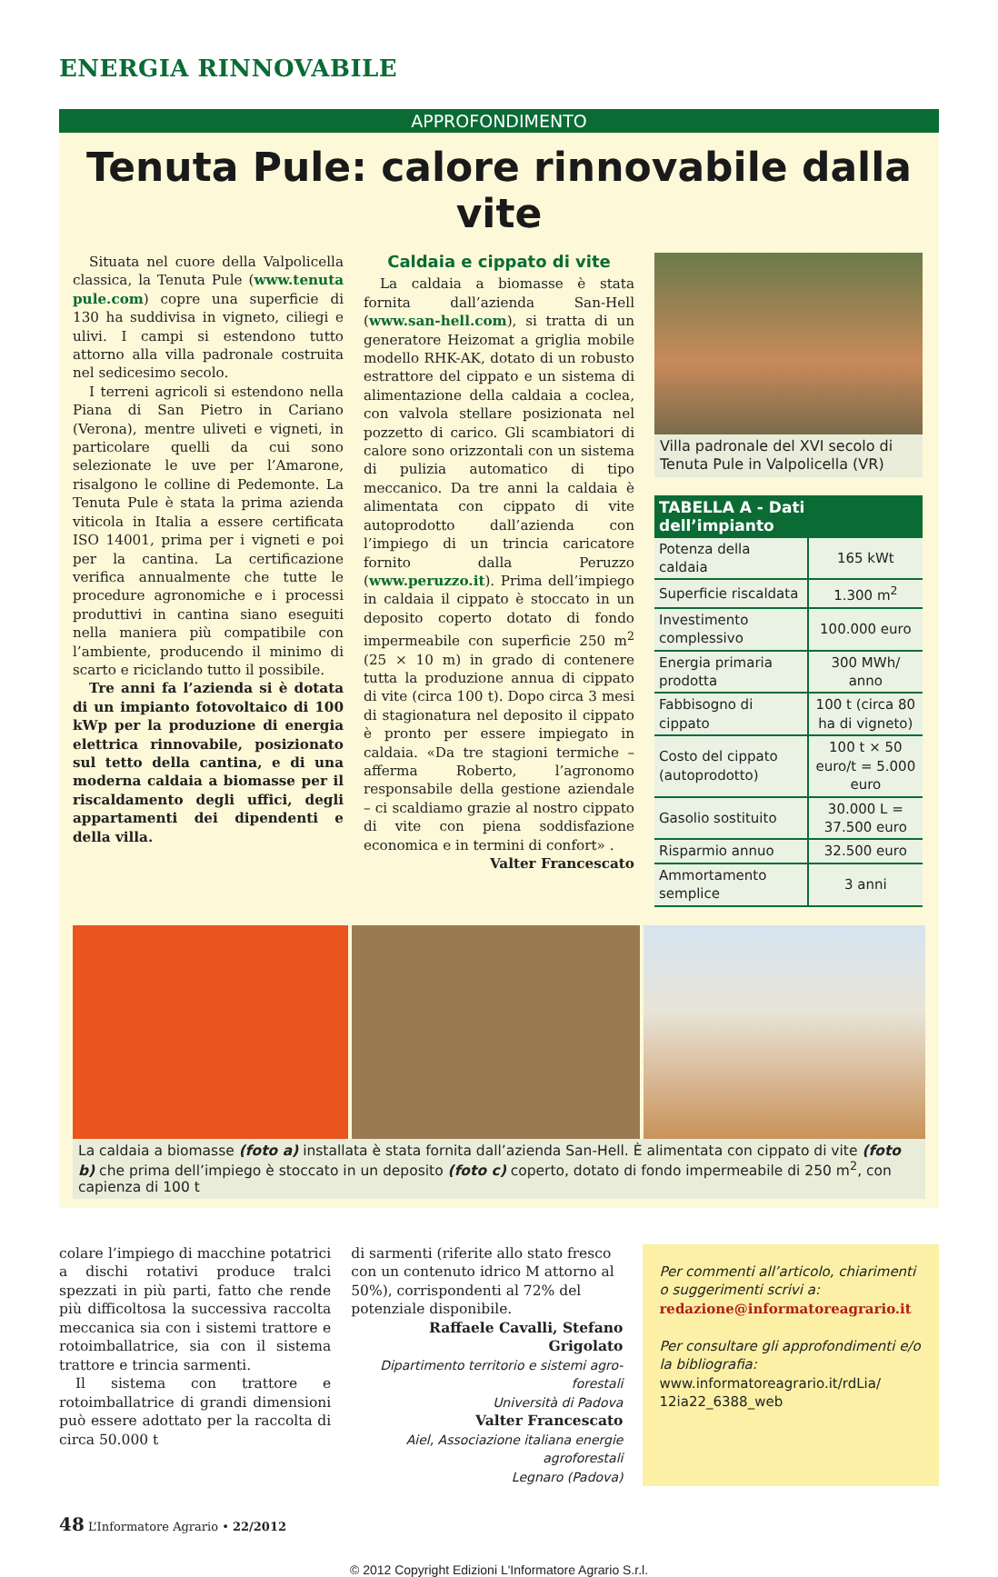ENERGIA RINNOVABILE
APPROFONDIMENTO
Tenuta Pule: calore rinnovabile dalla vite
Situata nel cuore della Valpolicella classica, la Tenuta Pule (www.tenuta pule.com) copre una superficie di 130 ha suddivisa in vigneto, ciliegi e ulivi. I campi si estendono tutto attorno alla villa padronale costruita nel sedicesimo secolo.
I terreni agricoli si estendono nella Piana di San Pietro in Cariano (Verona), mentre uliveti e vigneti, in particolare quelli da cui sono selezionate le uve per l’Amarone, risalgono le colline di Pedemonte. La Tenuta Pule è stata la prima azienda viticola in Italia a essere certificata ISO 14001, prima per i vigneti e poi per la cantina. La certificazione verifica annualmente che tutte le procedure agronomiche e i processi produttivi in cantina siano eseguiti nella maniera più compatibile con l’ambiente, producendo il minimo di scarto e riciclando tutto il possibile.
Tre anni fa l’azienda si è dotata di un impianto fotovoltaico di 100 kWp per la produzione di energia elettrica rinnovabile, posizionato sul tetto della cantina, e di una moderna caldaia a biomasse per il riscaldamento degli uffici, degli appartamenti dei dipendenti e della villa.
Caldaia e cippato di vite
La caldaia a biomasse è stata fornita dall’azienda San-Hell (www.san-hell.com), si tratta di un generatore Heizomat a griglia mobile modello RHK-AK, dotato di un robusto estrattore del cippato e un sistema di alimentazione della caldaia a coclea, con valvola stellare posizionata nel pozzetto di carico. Gli scambiatori di calore sono orizzontali con un sistema di pulizia automatico di tipo meccanico. Da tre anni la caldaia è alimentata con cippato di vite autoprodotto dall’azienda con l’impiego di un trincia caricatore fornito dalla Peruzzo (www.peruzzo.it). Prima dell’impiego in caldaia il cippato è stoccato in un deposito coperto dotato di fondo impermeabile con superficie 250 m<sup>2</sup> (25 × 10 m) in grado di contenere tutta la produzione annua di cippato di vite (circa 100 t). Dopo circa 3 mesi di stagionatura nel deposito il cippato è pronto per essere impiegato in caldaia. «Da tre stagioni termiche – afferma Roberto, l’agronomo responsabile della gestione aziendale – ci scaldiamo grazie al nostro cippato di vite con piena soddisfazione economica e in termini di confort» .
Valter Francescato
Villa padronale del XVI secolo di Tenuta Pule in Valpolicella (VR)
| TABELLA A - Dati dell’impianto | |
| --- | --- |
| Potenza della caldaia | 165 kWt |
| Superficie riscaldata | 1.300 m<sup>2</sup> |
| Investimento complessivo | 100.000 euro |
| Energia primaria prodotta | 300 MWh/ anno |
| Fabbisogno di cippato | 100 t (circa 80 ha di vigneto) |
| Costo del cippato (autoprodotto) | 100 t × 50 euro/t = 5.000 euro |
| Gasolio sostituito | 30.000 L = 37.500 euro |
| Risparmio annuo | 32.500 euro |
| Ammortamento semplice | 3 anni |
La caldaia a biomasse (foto a) installata è stata fornita dall’azienda San-Hell. È alimentata con cippato di vite (foto b) che prima dell’impiego è stoccato in un deposito (foto c) coperto, dotato di fondo impermeabile di 250 m<sup>2</sup>, con capienza di 100 t
colare l’impiego di macchine potatrici a dischi rotativi produce tralci spezzati in più parti, fatto che rende più difficoltosa la successiva raccolta meccanica sia con i sistemi trattore e rotoimballatrice, sia con il sistema trattore e trincia sarmenti.
Il sistema con trattore e rotoimballatrice di grandi dimensioni può essere adottato per la raccolta di circa 50.000 t
di sarmenti (riferite allo stato fresco con un contenuto idrico M attorno al 50%), corrispondenti al 72% del potenziale disponibile.
Raffaele Cavalli, Stefano Grigolato
Dipartimento territorio e sistemi agro-forestali
Università di Padova
Valter Francescato
Aiel, Associazione italiana energie agroforestali
Legnaro (Padova)
Per commenti all’articolo, chiarimenti o suggerimenti scrivi a:
redazione@informatoreagrario.it
Per consultare gli approfondimenti e/o la bibliografia:
www.informatoreagrario.it/rdLia/ 12ia22_6388_web
48 L’Informatore Agrario • 22/2012
© 2012 Copyright Edizioni L'Informatore Agrario S.r.l.